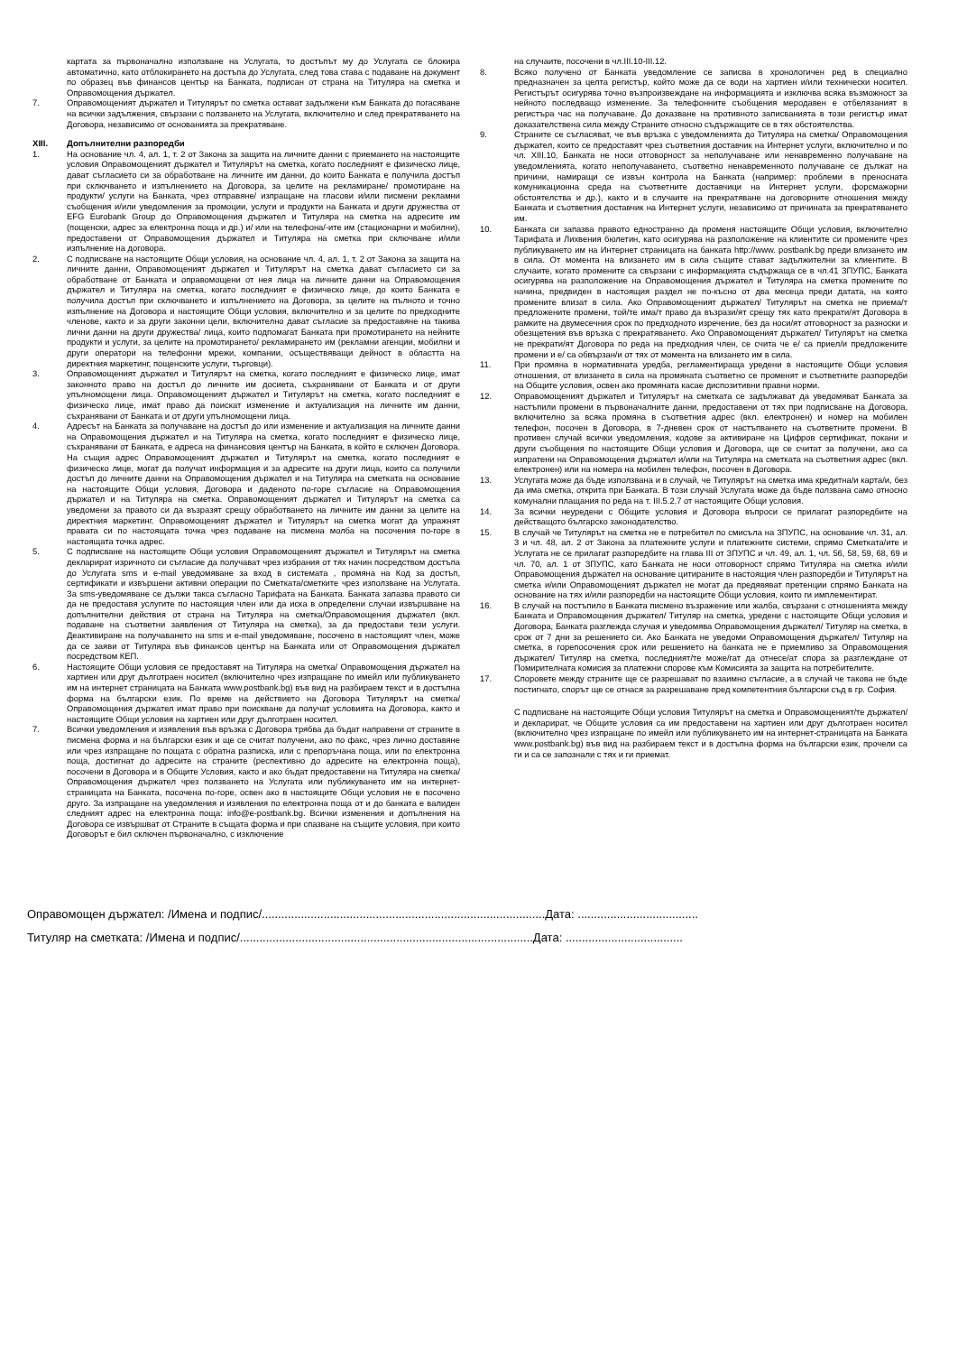картата за първоначално използване на Услугата, то достъпът му до Услугата се блокира автоматично, като отблокирането на достъпа до Услугата, след това става с подаване на документ по образец във финансов център на Банката, подписан от страна на Титуляра на сметка и Оправомощения държател.
7. Оправомощеният държател и Титулярът по сметка остават задължени към Банката до погасяване на всички задължения, свързани с ползването на Услугата, включително и след прекратяването на Договора, независимо от основанията за прекратяване.
XIII. Допълнителни разпоредби
1. На основание чл. 4, ал. 1, т. 2 от Закона за защита на личните данни с приемането на настоящите условия Оправомощеният държател и Титулярът на сметка, когато последният е физическо лице, дават съгласието си за обработване на личните им данни, до които Банката е получила достъп при сключването и изпълнението на Договора, за целите на рекламиране/ промотиране на продукти/ услуги на Банката, чрез отправяне/ изпращане на гласови и/или писмени рекламни съобщения и/или уведомления за промоции, услуги и продукти на Банката и други дружества от EFG Eurobank Group до Оправомощения държател и Титуляра на сметка на адресите им (пощенски, адрес за електронна поща и др.) и/ или на телефона/-ите им (стационарни и мобилни), предоставени от Оправомощения държател и Титуляра на сметка при сключване и/или изпълнение на договора.
2. С подписване на настоящите Общи условия, на основание чл. 4, ал. 1, т. 2 от Закона за защита на личните данни, Оправомощеният държател и Титулярът на сметка дават съгласието си за обработване от Банката и оправомощени от нея лица на личните данни на Оправомощения държател и Титуляра на сметка, когато последният е физическо лице, до които Банката е получила достъп при сключването и изпълнението на Договора, за целите на пълното и точно изпълнение на Договора и настоящите Общи условия, включително и за целите по предходните членове, както и за други законни цели, включително дават съгласие за предоставяне на такива лични данни на други дружества/ лица, които подпомагат Банката при промотирането на нейните продукти и услуги, за целите на промотирането/ рекламирането им (рекламни агенции, мобилни и други оператори на телефонни мрежи, компании, осъществяващи дейност в областта на директния маркетинг, пощенските услуги, търговци).
3. Оправомощеният държател и Титулярът на сметка, когато последният е физическо лице, имат законното право на достъп до личните им досиета, съхранявани от Банката и от други упълномощени лица. Оправомощеният държател и Титулярът на сметка, когато последният е физическо лице, имат право да поискат изменение и актуализация на личните им данни, съхранявани от Банката и от други упълномощени лица.
4. Адресът на Банката за получаване на достъп до или изменение и актуализация на личните данни на Оправомощения държател и на Титуляра на сметка, когато последният е физическо лице, съхранявани от Банката, е адреса на финансовия център на Банката, в който е сключен Договора. На същия адрес Оправомощеният държател и Титулярът на сметка, когато последният е физическо лице, могат да получат информация и за адресите на други лица, които са получили достъп до личните данни на Оправомощения държател и на Титуляра на сметката на основание на настоящите Общи условия, Договора и даденото по-горе съгласие на Оправомощения държател и на Титуляра на сметка. Оправомощеният държател и Титулярът на сметка са уведомени за правото си да възразят срещу обработването на личните им данни за целите на директния маркетинг. Оправомощеният държател и Титулярът на сметка могат да упражнят правата си по настоящата точка чрез подаване на писмена молба на посочения по-горе в настоящата точка адрес.
5. С подписване на настоящите Общи условия Оправомощеният държател и Титулярът на сметка декларират изричното си съгласие да получават чрез избрания от тях начин посредством достъпа до Услугата sms и e-mail уведомяване за вход в системата , промяна на Код за достъп, сертификати и извършени активни операции по Сметката/сметките чрез използване на Услугата. За sms-уведомяване се дължи такса съгласно Тарифата на Банката. Банката запазва правото си да не предоставя услугите по настоящия член или да иска в определени случаи извършване на допълнителни действия от страна на Титуляра на сметка/Оправомощения държател (вкл. подаване на съответни заявления от Титуляра на сметка), за да предостави тези услуги. Деактивиране на получаването на sms и e-mail уведомяване, посочено в настоящият член, може да се заяви от Титуляра във финансов център на Банката или от Оправомощения държател посредством КЕП.
6. Настоящите Общи условия се предоставят на Титуляра на сметка/ Оправомощения държател на хартиен или друг дълготраен носител (включително чрез изпращане по имейл или публикуването им на интернет страницата на Банката www.postbank.bg) във вид на разбираем текст и в достъпна форма на български език. По време на действието на Договора Титулярът на сметка/ Оправомощения държател имат право при поискване да получат условията на Договора, както и настоящите Общи условия на хартиен или друг дълготраен носител.
7. Всички уведомления и изявления във връзка с Договора трябва да бъдат направени от страните в писмена форма и на български език и ще се считат получени, ако по факс, чрез лично доставяне или чрез изпращане по пощата с обратна разписка, или с препоръчана поща, или по електронна поща, достигнат до адресите на страните (респективно до адресите на електронна поща), посочени в Договора и в Общите Условия, както и ако бъдат предоставени на Титуляра на сметка/ Оправомощения държател чрез ползването на Услугата или публикуването им на интернет-страницата на Банката, посочена по-горе, освен ако в настоящите Общи условия не е посочено друго. За изпращане на уведомления и изявления по електронна поща от и до банката е валиден следният адрес на електронна поща: info@e-postbank.bg. Всички изменения и допълнения на Договора се извършват от Страните в същата форма и при спазване на същите условия, при които Договорът е бил сключен първоначално, с изключение
на случаите, посочени в чл.III.10-III.12.
8. Всяко получено от Банката уведомление се записва в хронологичен ред в специално предназначен за целта регистър, който може да се води на хартиен и/или технически носител. Регистърът осигурява точно възпроизвеждане на информацията и изключва всяка възможност за нейното последващо изменение. За телефонните съобщения меродавен е отбелязаният в регистъра час на получаване. До доказване на противното записванията в този регистър имат доказателствена сила между Страните относно съдържащите се в тях обстоятелства.
9. Страните се съгласяват, че във връзка с уведомленията до Титуляра на сметка/ Оправомощения държател, които се предоставят чрез съответния доставчик на Интернет услуги, включително и по чл. XIII.10, Банката не носи отговорност за неполучаване или ненавременно получаване на уведомленията, когато неполучаването, съответно ненавременното получаване се дължат на причини, намиращи се извън контрола на Банката (например: проблеми в преносната комуникационна среда на съответните доставчици на Интернет услуги, форсмажорни обстоятелства и др.), както и в случаите на прекратяване на договорните отношения между Банката и съответния доставчик на Интернет услуги, независимо от причината за прекратяването им.
10. Банката си запазва правото едностранно да променя настоящите Общи условия, включително Тарифата и Лихвения бюлетин, като осигурява на разположение на клиентите си промените чрез публикуването им на Интернет страницата на банката http://www. postbank.bg преди влизането им в сила. От момента на влизането им в сила същите стават задължителни за клиентите. В случаите, когато промените са свързани с информацията съдържаща се в чл.41 ЗПУПС, Банката осигурява на разположение на Оправомощения държател и Титуляра на сметка промените по начина, предвиден в настоящия раздел не по-късно от два месеца преди датата, на която промените влизат в сила. Ако Оправомощеният държател/ Титулярът на сметка не приема/т предложените промени, той/те има/т право да възрази/ят срещу тях като прекрати/ят Договора в рамките на двумесечния срок по предходното изречение, без да носи/ят отговорност за разноски и обезщетения във връзка с прекратяването. Ако Оправомощеният държател/ Титулярът на сметка не прекрати/ят Договора по реда на предходния член, се счита че е/ са приел/и предложените промени и е/ са обвързан/и от тях от момента на влизането им в сила.
11. При промяна в нормативната уредба, регламентираща уредени в настоящите Общи условия отношения, от влизането в сила на промяната съответно се променят и съответните разпоредби на Общите условия, освен ако промяната касае диспозитивни правни норми.
12. Оправомощеният държател и Титулярът на сметката се задължават да уведомяват Банката за настъпили промени в първоначалните данни, предоставени от тях при подписване на Договора, включително за всяка промяна в съответния адрес (вкл. електронен) и номер на мобилен телефон, посочен в Договора, в 7-дневен срок от настъпването на съответните промени. В противен случай всички уведомления, кодове за активиране на Цифров сертификат, покани и други съобщения по настоящите Общи условия и Договора, ще се считат за получени, ако са изпратени на Оправомощения държател и/или на Титуляра на сметката на съответния адрес (вкл. електронен) или на номера на мобилен телефон, посочен в Договора.
13. Услугата може да бъде използвана и в случай, че Титулярът на сметка има кредитна/и карта/и, без да има сметка, открита при Банката. В този случай Услугата може да бъде ползвана само относно комунални плащания по реда на т. III.5.2.7 от настоящите Общи условия.
14. За всички неуредени с Общите условия и Договора въпроси се прилагат разпоредбите на действащото българско законодателство.
15. В случай че Титулярът на сметка не е потребител по смисъла на ЗПУПС, на основание чл. 31, ал. 3 и чл. 48, ал. 2 от Закона за платежните услуги и платежните системи, спрямо Сметката/ите и Услугата не се прилагат разпоредбите на глава III от ЗПУПС и чл. 49, ал. 1, чл. 56, 58, 59, 68, 69 и чл. 70, ал. 1 от ЗПУПС, като Банката не носи отговорност спрямо Титуляра на сметка и/или Оправомощения държател на основание цитираните в настоящия член разпоредби и Титулярът на сметка и/или Оправомощеният държател не могат да предявяват претенции спрямо Банката на основание на тях и/или разпоредби на настоящите Общи условия, които ги имплементират.
16. В случай на постъпило в Банката писмено възражение или жалба, свързани с отношенията между Банката и Оправомощения държател/ Титуляр на сметка, уредени с настоящите Общи условия и Договора, Банката разглежда случая и уведомява Оправомощения държател/ Титуляр на сметка, в срок от 7 дни за решението си. Ако Банката не уведоми Оправомощения държател/ Титуляр на сметка, в горепосочения срок или решението на банката не е приемливо за Оправомощения държател/ Титуляр на сметка, последният/те може/гат да отнесе/ат спора за разглеждане от Помирителната комисия за платежни спорове към Комисията за защита на потребителите.
17. Споровете между страните ще се разрешават по взаимно съгласие, а в случай че такова не бъде постигнато, спорът ще се отнася за разрешаване пред компетентния български съд в гр. София.
С подписване на настоящите Общи условия Титулярът на сметка и Оправомощеният/те държател/и декларират, че Общите условия са им предоставени на хартиен или друг дълготраен носител (включително чрез изпращане по имейл или публикуването им на интернет-страницата на Банката www.postbank.bg) във вид на разбираем текст и в достъпна форма на български език, прочели са ги и са се запознали с тях и ги приемат.
Оправомощен държател: /Имена и подпис/.......................................................................................Дата: .....................................
Титуляр на сметката: /Имена и подпис/..........................................................................................Дата: ....................................